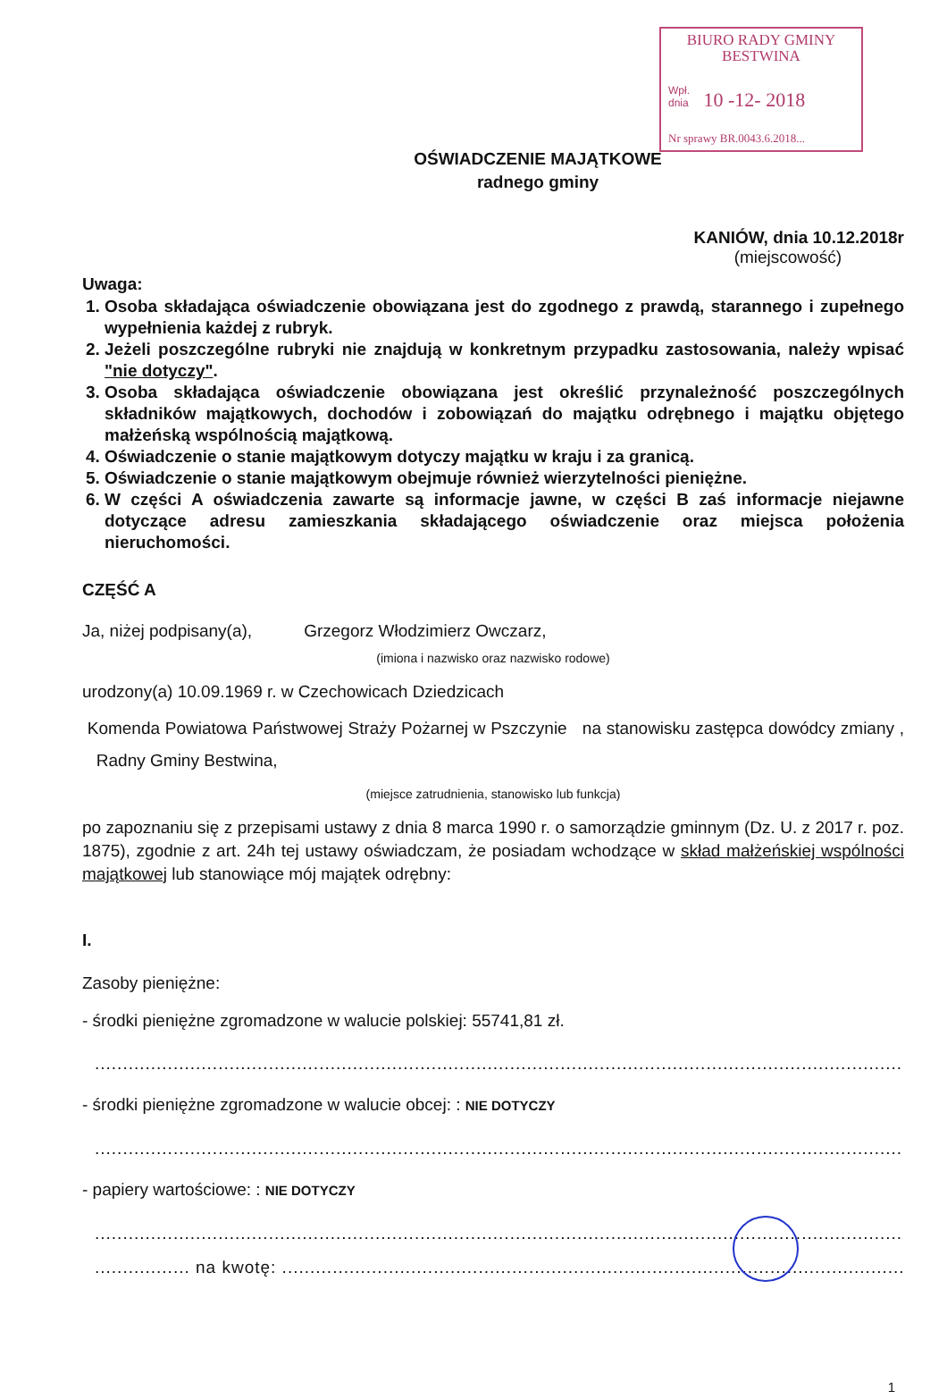BIURO RADY GMINY
BESTWINA
Wpł. dnia 10 -12- 2018
Nr sprawy BR.0043.6.2018...
OŚWIADCZENIE MAJĄTKOWE
radnego gminy
KANIÓW, dnia 10.12.2018r
(miejscowość)
Uwaga:
1. Osoba składająca oświadczenie obowiązana jest do zgodnego z prawdą, starannego i zupełnego wypełnienia każdej z rubryk.
2. Jeżeli poszczególne rubryki nie znajdują w konkretnym przypadku zastosowania, należy wpisać "nie dotyczy".
3. Osoba składająca oświadczenie obowiązana jest określić przynależność poszczególnych składników majątkowych, dochodów i zobowiązań do majątku odrębnego i majątku objętego małżeńską wspólnością majątkową.
4. Oświadczenie o stanie majątkowym dotyczy majątku w kraju i za granicą.
5. Oświadczenie o stanie majątkowym obejmuje również wierzytelności pieniężne.
6. W części A oświadczenia zawarte są informacje jawne, w części B zaś informacje niejawne dotyczące adresu zamieszkania składającego oświadczenie oraz miejsca położenia nieruchomości.
CZĘŚĆ A
Ja, niżej podpisany(a), Grzegorz Włodzimierz Owczarz,
(imiona i nazwisko oraz nazwisko rodowe)
urodzony(a) 10.09.1969 r. w Czechowicach Dziedzicach
Komenda Powiatowa Państwowej Straży Pożarnej w Pszczynie na stanowisku zastępca dowódcy zmiany , Radny Gminy Bestwina,
(miejsce zatrudnienia, stanowisko lub funkcja)
po zapoznaniu się z przepisami ustawy z dnia 8 marca 1990 r. o samorządzie gminnym (Dz. U. z 2017 r. poz. 1875), zgodnie z art. 24h tej ustawy oświadczam, że posiadam wchodzące w skład małżeńskiej wspólności majątkowej lub stanowiące mój majątek odrębny:
I.
Zasoby pieniężne:
- środki pieniężne zgromadzone w walucie polskiej: 55741,81 zł.
....................................................................................................................................................
- środki pieniężne zgromadzone w walucie obcej: : NIE DOTYCZY
....................................................................................................................................................
- papiery wartościowe: : NIE DOTYCZY
....................................................................................................................................................
................. na kwotę: .....................................................................................................................
1